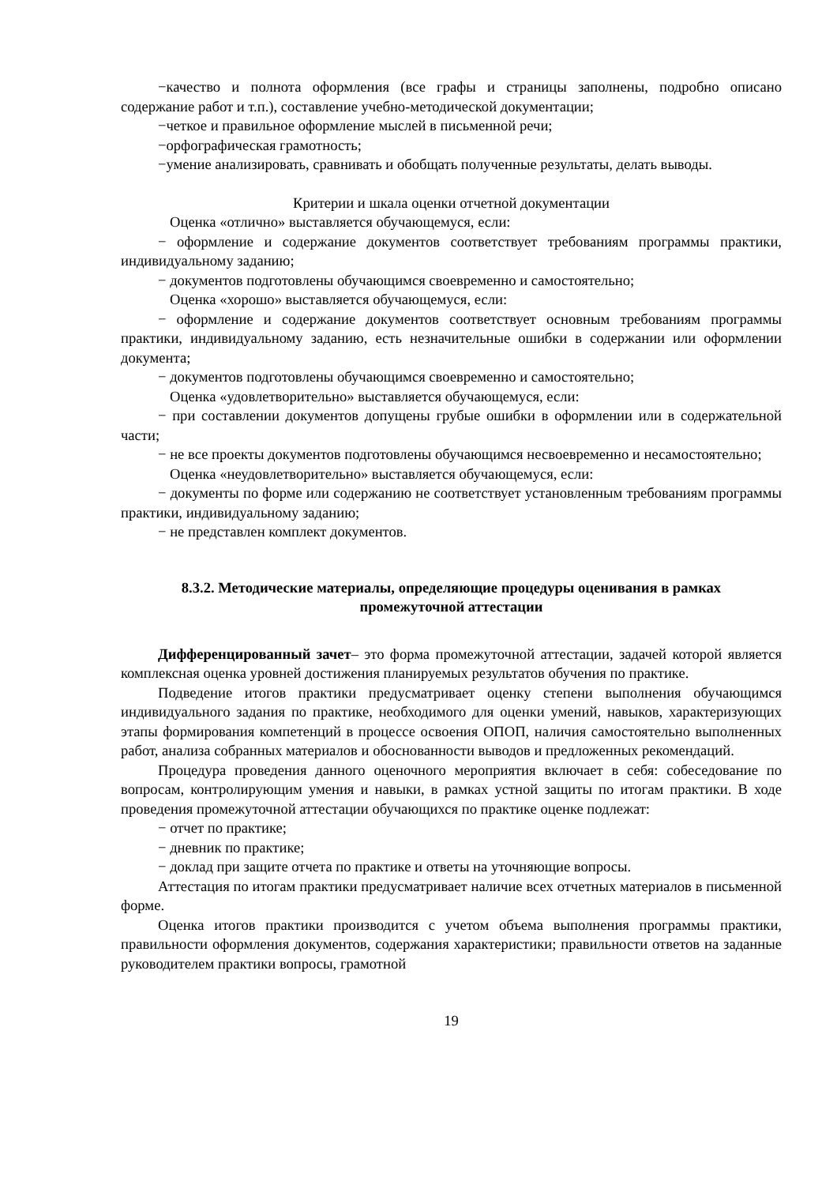−качество и полнота оформления (все графы и страницы заполнены, подробно описано содержание работ и т.п.), составление учебно-методической документации;
−четкое и правильное оформление мыслей в письменной речи;
−орфографическая грамотность;
−умение анализировать, сравнивать и обобщать полученные результаты, делать выводы.
Критерии и шкала оценки отчетной документации
Оценка «отлично» выставляется обучающемуся, если:
− оформление и содержание документов соответствует требованиям программы практики, индивидуальному заданию;
− документов подготовлены обучающимся своевременно и самостоятельно;
Оценка «хорошо» выставляется обучающемуся, если:
− оформление и содержание документов соответствует основным требованиям программы практики, индивидуальному заданию, есть незначительные ошибки в содержании или оформлении документа;
− документов подготовлены обучающимся своевременно и самостоятельно;
Оценка «удовлетворительно» выставляется обучающемуся, если:
− при составлении документов допущены грубые ошибки в оформлении или в содержательной части;
− не все проекты документов подготовлены обучающимся несвоевременно и несамостоятельно;
Оценка «неудовлетворительно» выставляется обучающемуся, если:
− документы по форме или содержанию не соответствует установленным требованиям программы практики, индивидуальному заданию;
− не представлен комплект документов.
8.3.2. Методические материалы, определяющие процедуры оценивания в рамках промежуточной аттестации
Дифференцированный зачет– это форма промежуточной аттестации, задачей которой является комплексная оценка уровней достижения планируемых результатов обучения по практике.
Подведение итогов практики предусматривает оценку степени выполнения обучающимся индивидуального задания по практике, необходимого для оценки умений, навыков, характеризующих этапы формирования компетенций в процессе освоения ОПОП, наличия самостоятельно выполненных работ, анализа собранных материалов и обоснованности выводов и предложенных рекомендаций.
Процедура проведения данного оценочного мероприятия включает в себя: собеседование по вопросам, контролирующим умения и навыки, в рамках устной защиты по итогам практики. В ходе проведения промежуточной аттестации обучающихся по практике оценке подлежат:
− отчет по практике;
− дневник по практике;
− доклад при защите отчета по практике и ответы на уточняющие вопросы.
Аттестация по итогам практики предусматривает наличие всех отчетных материалов в письменной форме.
Оценка итогов практики производится с учетом объема выполнения программы практики, правильности оформления документов, содержания характеристики; правильности ответов на заданные руководителем практики вопросы, грамотной
19